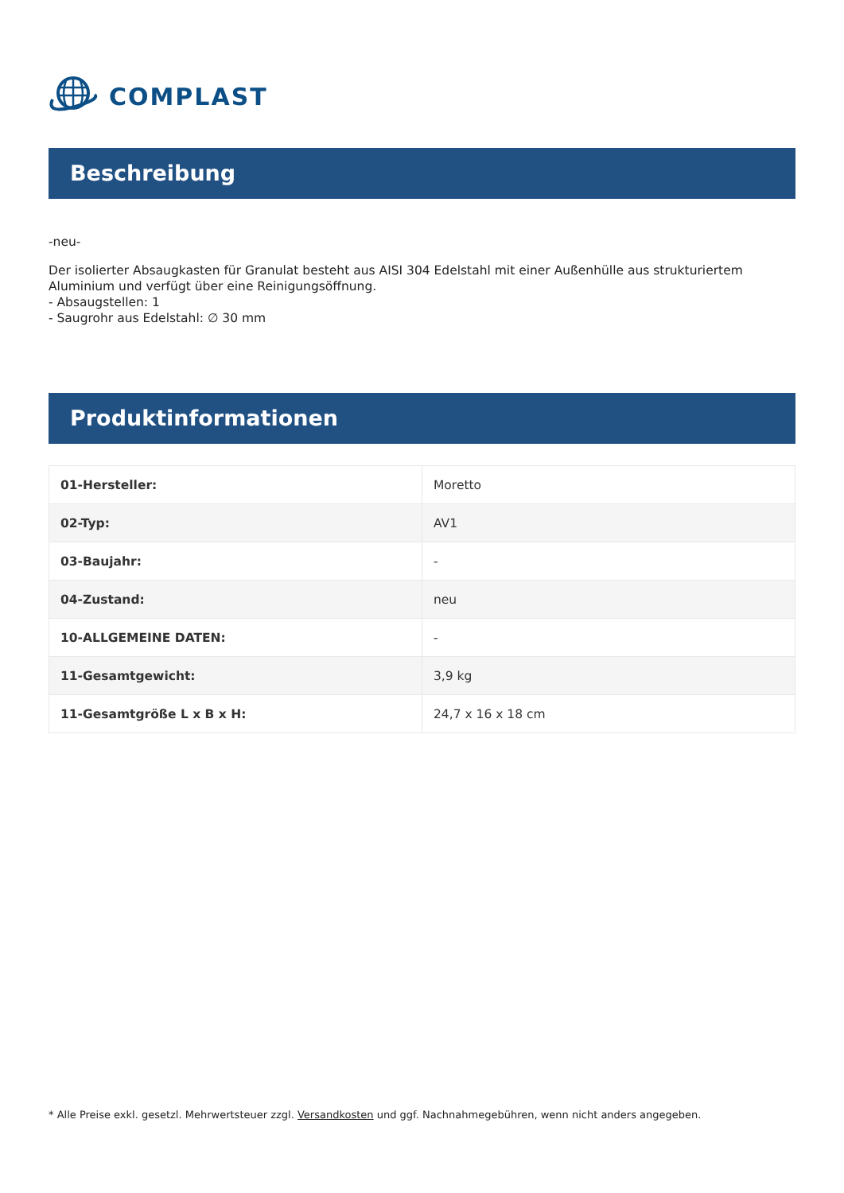COMPLAST
Beschreibung
-neu-
Der isolierter Absaugkasten für Granulat besteht aus AISI 304 Edelstahl mit einer Außenhülle aus strukturiertem Aluminium und verfügt über eine Reinigungsöffnung.
- Absaugstellen: 1
- Saugrohr aus Edelstahl: ∅ 30 mm
Produktinformationen
| 01-Hersteller: | Moretto |
| 02-Typ: | AV1 |
| 03-Baujahr: | - |
| 04-Zustand: | neu |
| 10-ALLGEMEINE DATEN: | - |
| 11-Gesamtgewicht: | 3,9 kg |
| 11-Gesamtgröße L x B x H: | 24,7 x 16 x 18 cm |
* Alle Preise exkl. gesetzl. Mehrwertsteuer zzgl. Versandkosten und ggf. Nachnahmegebühren, wenn nicht anders angegeben.